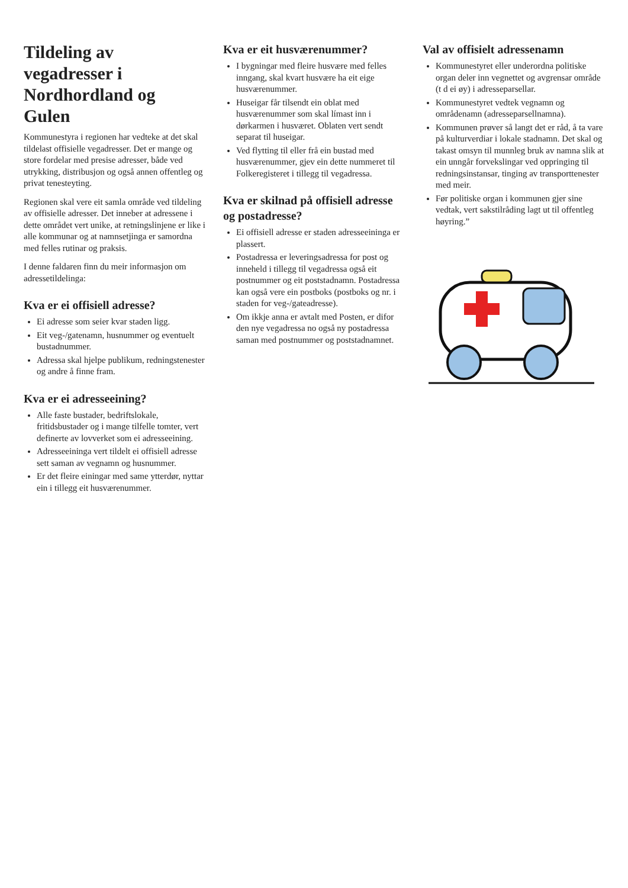Tildeling av vegadresser i Nordhordland og Gulen
Kommunestyra i regionen har vedteke at det skal tildelast offisielle vegadresser. Det er mange og store fordelar med presise adresser, både ved utrykking, distribusjon og også annen offentleg og privat tenesteyting.
Regionen skal vere eit samla område ved tildeling av offisielle adresser. Det inneber at adressene i dette området vert unike, at retningslinjene er like i alle kommunar og at namnsetjinga er samordna med felles rutinar og praksis.
I denne faldaren finn du meir informasjon om adressetildelinga:
Kva er ei offisiell adresse?
Ei adresse som seier kvar staden ligg.
Eit veg-/gatenamn, husnummer og eventuelt bustadnummer.
Adressa skal hjelpe publikum, redningstenester og andre å finne fram.
Kva er ei adresseeining?
Alle faste bustader, bedriftslokale, fritidsbustader og i mange tilfelle tomter, vert definerte av lovverket som ei adresseeining.
Adresseeininga vert tildelt ei offisiell adresse sett saman av vegnamn og husnummer.
Er det fleire einingar med same ytterdør, nyttar ein i tillegg eit husværenummer.
Kva er eit husværenummer?
I bygningar med fleire husvære med felles inngang, skal kvart husvære ha eit eige husværenummer.
Huseigar får tilsendt ein oblat med husværenummer som skal límast inn i dørkarmen i husværet. Oblaten vert sendt separat til huseigar.
Ved flytting til eller frå ein bustad med husværenummer, gjev ein dette nummeret til Folkeregisteret i tillegg til vegadressa.
Kva er skilnad på offisiell adresse og postadresse?
Ei offisiell adresse er staden adresseeininga er plassert.
Postadressa er leveringsadressa for post og inneheld i tillegg til vegadressa også eit postnummer og eit poststadnamn. Postadressa kan også vere ein postboks (postboks og nr. i staden for veg-/gateadresse).
Om ikkje anna er avtalt med Posten, er difor den nye vegadressa no også ny postadressa saman med postnummer og poststadnamnet.
Val av offisielt adressenamn
Kommunestyret eller underordna politiske organ deler inn vegnettet og avgrensar område (t d ei øy) i adresseparsellar.
Kommunestyret vedtek vegnamn og områdenamn (adresseparsellnamna).
Kommunen prøver så langt det er råd, å ta vare på kulturverdiar i lokale stadnamn. Det skal og takast omsyn til munnleg bruk av namna slik at ein unngår forvekslingar ved oppringing til redningsinstansar, tinging av transporttenester med meir.
Før politiske organ i kommunen gjer sine vedtak, vert sakstilråding lagt ut til offentleg høyring.”